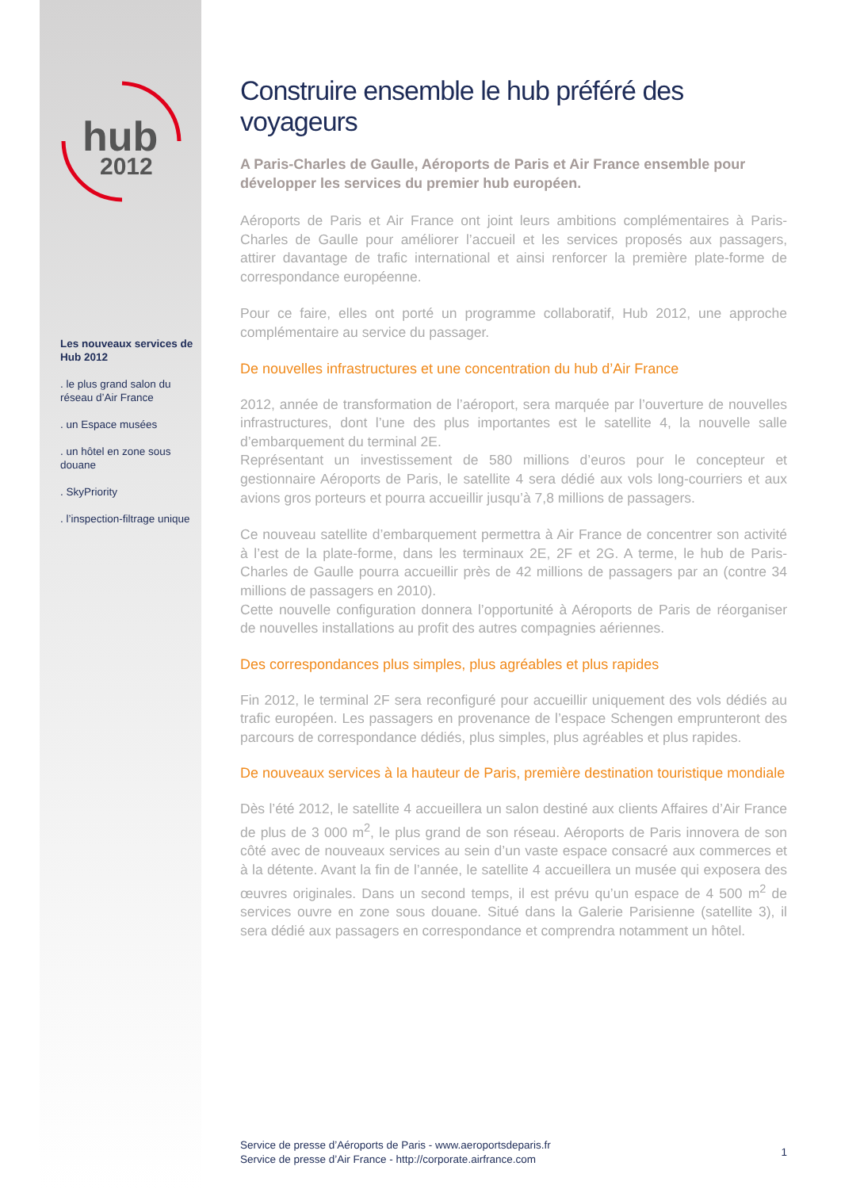hub
2012
Les nouveaux services de Hub 2012
. le plus grand salon du réseau d’Air France
. un Espace musées
. un hôtel en zone sous douane
. SkyPriority
. l’inspection-filtrage unique
Construire ensemble le hub préféré des voyageurs
A Paris-Charles de Gaulle, Aéroports de Paris et Air France ensemble pour développer les services du premier hub européen.
Aéroports de Paris et Air France ont joint leurs ambitions complémentaires à Paris-Charles de Gaulle pour améliorer l’accueil et les services proposés aux passagers, attirer davantage de trafic international et ainsi renforcer la première plate-forme de correspondance européenne.
Pour ce faire, elles ont porté un programme collaboratif, Hub 2012, une approche complémentaire au service du passager.
De nouvelles infrastructures et une concentration du hub d’Air France
2012, année de transformation de l’aéroport, sera marquée par l’ouverture de nouvelles infrastructures, dont l’une des plus importantes est le satellite 4, la nouvelle salle d’embarquement du terminal 2E.
Représentant un investissement de 580 millions d’euros pour le concepteur et gestionnaire Aéroports de Paris, le satellite 4 sera dédié aux vols long-courriers et aux avions gros porteurs et pourra accueillir jusqu’à 7,8 millions de passagers.
Ce nouveau satellite d’embarquement permettra à Air France de concentrer son activité à l’est de la plate-forme, dans les terminaux 2E, 2F et 2G. A terme, le hub de Paris-Charles de Gaulle pourra accueillir près de 42 millions de passagers par an (contre 34 millions de passagers en 2010).
Cette nouvelle configuration donnera l’opportunité à Aéroports de Paris de réorganiser de nouvelles installations au profit des autres compagnies aériennes.
Des correspondances plus simples, plus agréables et plus rapides
Fin 2012, le terminal 2F sera reconfiguré pour accueillir uniquement des vols dédiés au trafic européen. Les passagers en provenance de l’espace Schengen emprunteront des parcours de correspondance dédiés, plus simples, plus agréables et plus rapides.
De nouveaux services à la hauteur de Paris, première destination touristique mondiale
Dès l’été 2012, le satellite 4 accueillera un salon destiné aux clients Affaires d’Air France de plus de 3 000 m<sup>2</sup>, le plus grand de son réseau. Aéroports de Paris innovera de son côté avec de nouveaux services au sein d’un vaste espace consacré aux commerces et à la détente. Avant la fin de l’année, le satellite 4 accueillera un musée qui exposera des œuvres originales. Dans un second temps, il est prévu qu’un espace de 4 500 m<sup>2</sup> de services ouvre en zone sous douane. Situé dans la Galerie Parisienne (satellite 3), il sera dédié aux passagers en correspondance et comprendra notamment un hôtel.
Service de presse d’Aéroports de Paris - www.aeroportsdeparis.fr
Service de presse d’Air France - http://corporate.airfrance.com
1